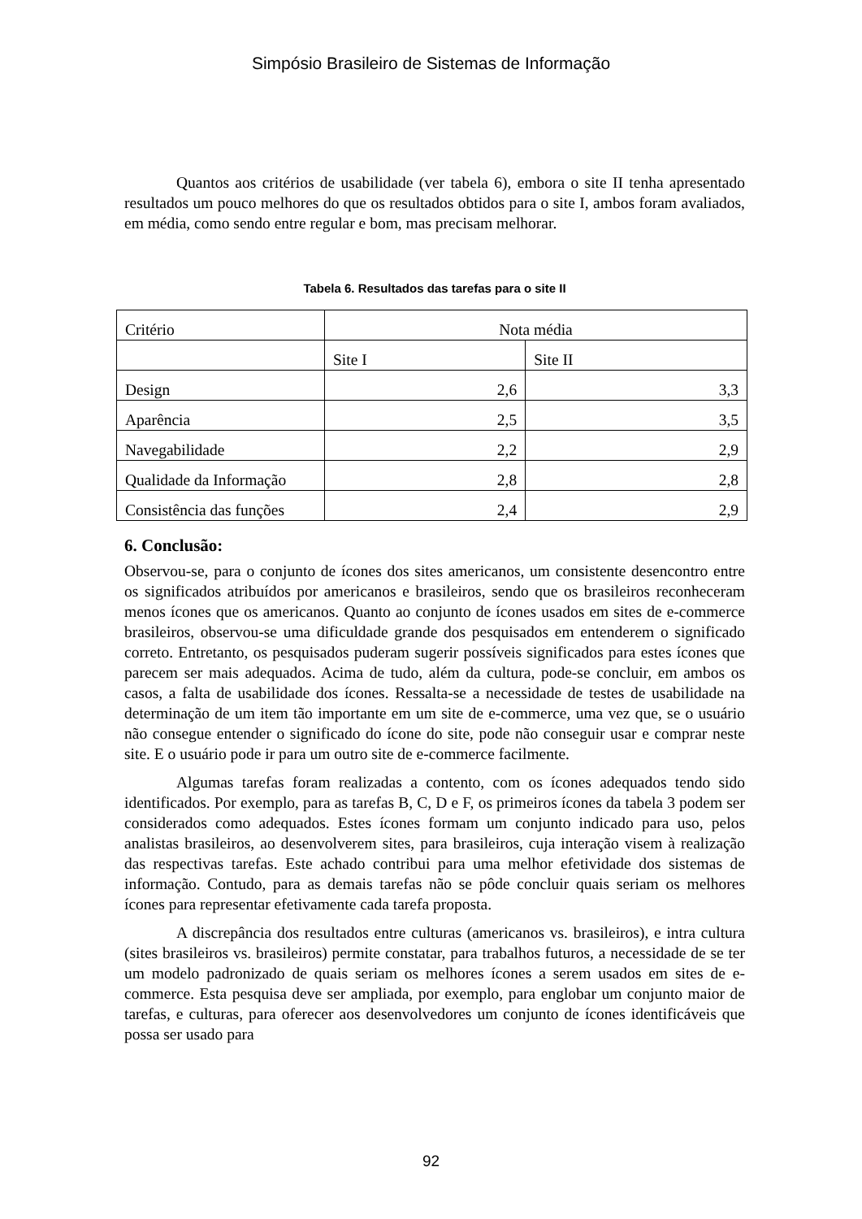Simpósio Brasileiro de Sistemas de Informação
Quantos aos critérios de usabilidade (ver tabela 6), embora o site II tenha apresentado resultados um pouco melhores do que os resultados obtidos para o site I, ambos foram avaliados, em média, como sendo entre regular e bom, mas precisam melhorar.
Tabela 6. Resultados das tarefas para o site II
| Critério | Nota média | |
| | Site I | Site II |
| Design | 2,6 | 3,3 |
| Aparência | 2,5 | 3,5 |
| Navegabilidade | 2,2 | 2,9 |
| Qualidade da Informação | 2,8 | 2,8 |
| Consistência das funções | 2,4 | 2,9 |
6. Conclusão:
Observou-se, para o conjunto de ícones dos sites americanos, um consistente desencontro entre os significados atribuídos por americanos e brasileiros, sendo que os brasileiros reconheceram menos ícones que os americanos. Quanto ao conjunto de ícones usados em sites de e-commerce brasileiros, observou-se uma dificuldade grande dos pesquisados em entenderem o significado correto. Entretanto, os pesquisados puderam sugerir possíveis significados para estes ícones que parecem ser mais adequados. Acima de tudo, além da cultura, pode-se concluir, em ambos os casos, a falta de usabilidade dos ícones. Ressalta-se a necessidade de testes de usabilidade na determinação de um item tão importante em um site de e-commerce, uma vez que, se o usuário não consegue entender o significado do ícone do site, pode não conseguir usar e comprar neste site. E o usuário pode ir para um outro site de e-commerce facilmente.
Algumas tarefas foram realizadas a contento, com os ícones adequados tendo sido identificados. Por exemplo, para as tarefas B, C, D e F, os primeiros ícones da tabela 3 podem ser considerados como adequados. Estes ícones formam um conjunto indicado para uso, pelos analistas brasileiros, ao desenvolverem sites, para brasileiros, cuja interação visem à realização das respectivas tarefas. Este achado contribui para uma melhor efetividade dos sistemas de informação. Contudo, para as demais tarefas não se pôde concluir quais seriam os melhores ícones para representar efetivamente cada tarefa proposta.
A discrepância dos resultados entre culturas (americanos vs. brasileiros), e intra cultura (sites brasileiros vs. brasileiros) permite constatar, para trabalhos futuros, a necessidade de se ter um modelo padronizado de quais seriam os melhores ícones a serem usados em sites de e-commerce. Esta pesquisa deve ser ampliada, por exemplo, para englobar um conjunto maior de tarefas, e culturas, para oferecer aos desenvolvedores um conjunto de ícones identificáveis que possa ser usado para
92